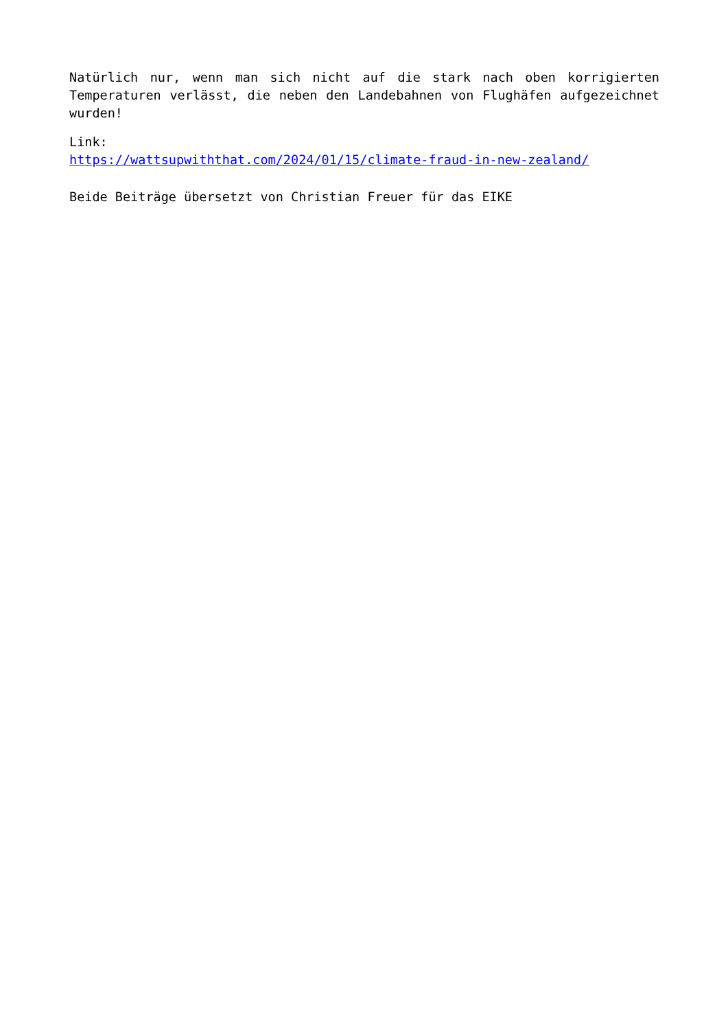Natürlich nur, wenn man sich nicht auf die stark nach oben korrigierten Temperaturen verlässt, die neben den Landebahnen von Flughäfen aufgezeichnet wurden!
Link:
https://wattsupwiththat.com/2024/01/15/climate-fraud-in-new-zealand/
Beide Beiträge übersetzt von Christian Freuer für das EIKE